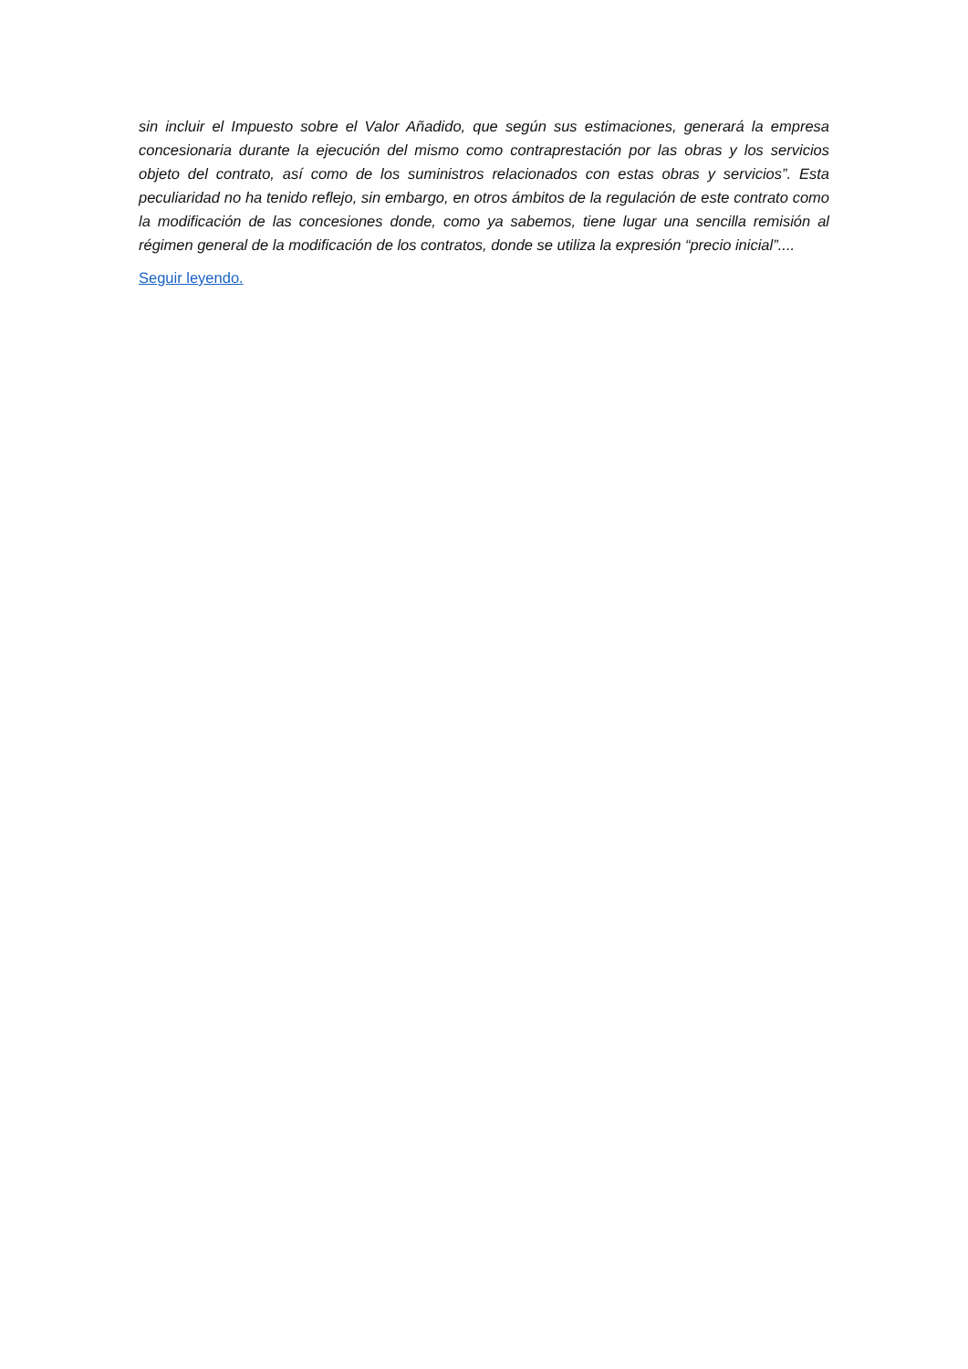sin incluir el Impuesto sobre el Valor Añadido, que según sus estimaciones, generará la empresa concesionaria durante la ejecución del mismo como contraprestación por las obras y los servicios objeto del contrato, así como de los suministros relacionados con estas obras y servicios”. Esta peculiaridad no ha tenido reflejo, sin embargo, en otros ámbitos de la regulación de este contrato como la modificación de las concesiones donde, como ya sabemos, tiene lugar una sencilla remisión al régimen general de la modificación de los contratos, donde se utiliza la expresión “precio inicial”....
Seguir leyendo.